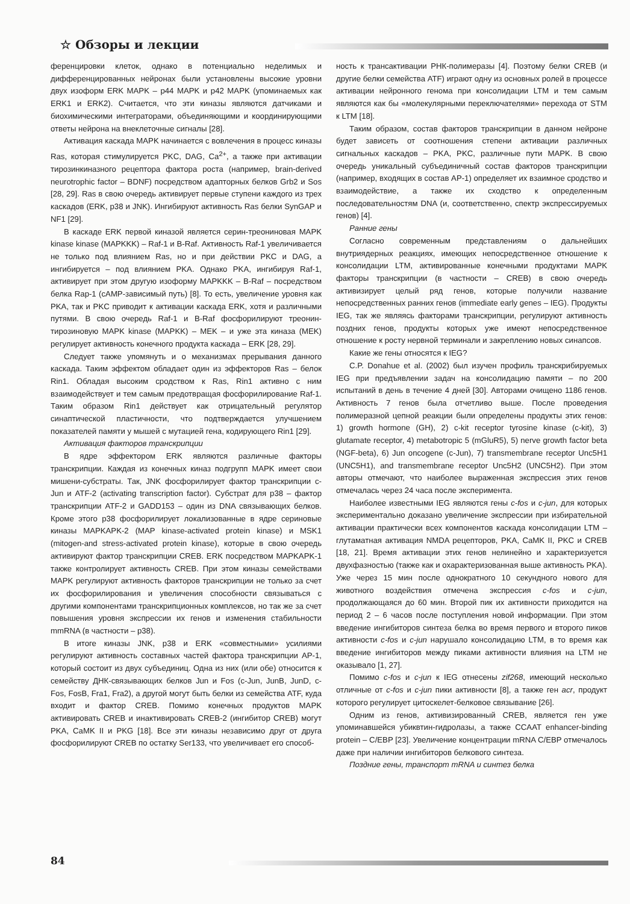☆ Обзоры и лекции
ференцировки клеток, однако в потенциально неделимых и дифференцированных нейронах были установлены высокие уровни двух изоформ ERK MAPK – p44 MAPK и p42 MAPK (упоминаемых как ERK1 и ERK2). Считается, что эти киназы являются датчиками и биохимическими интеграторами, объединяющими и координирующими ответы нейрона на внеклеточные сигналы [28].
Активация каскада MAPK начинается с вовлечения в процесс киназы Ras, которая стимулируется PKC, DAG, Ca<sup>2+</sup>, а также при активации тирозинкиназного рецептора фактора роста (например, brain-derived neurotrophic factor – BDNF) посредством адапторных белков Grb2 и Sos [28, 29]. Ras в свою очередь активирует первые ступени каждого из трех каскадов (ERK, p38 и JNK). Ингибируют активность Ras белки SynGAP и NF1 [29].
В каскаде ERK первой киназой является серин-треониновая MAPK kinase kinase (MAPKKK) – Raf-1 и B-Raf. Активность Raf-1 увеличивается не только под влиянием Ras, но и при действии PKC и DAG, а ингибируется – под влиянием PKA. Однако PKA, ингибируя Raf-1, активирует при этом другую изоформу MAPKKK – B-Raf – посредством белка Rap-1 (cAMP-зависимый путь) [8]. То есть, увеличение уровня как PKA, так и PKC приводит к активации каскада ERK, хотя и различными путями. В свою очередь Raf-1 и B-Raf фосфорилируют треонин-тирозиновую MAPK kinase (MAPKK) – MEK – и уже эта киназа (MEK) регулирует активность конечного продукта каскада – ERK [28, 29].
Следует также упомянуть и о механизмах прерывания данного каскада. Таким эффектом обладает один из эффекторов Ras – белок Rin1. Обладая высоким сродством к Ras, Rin1 активно с ним взаимодействует и тем самым предотвращая фосфорилирование Raf-1. Таким образом Rin1 действует как отрицательный регулятор синаптической пластичности, что подтверждается улучшением показателей памяти у мышей с мутацией гена, кодирующего Rin1 [29].
Активация факторов транскрипции
В ядре эффектором ERK являются различные факторы транскрипции. Каждая из конечных киназ подгрупп MAPK имеет свои мишени-субстраты. Так, JNK фосфорилирует фактор транскрипции c-Jun и ATF-2 (activating transcription factor). Субстрат для p38 – фактор транскрипции ATF-2 и GADD153 – один из DNA связывающих белков. Кроме этого p38 фосфорилирует локализованные в ядре сериновые киназы MAPKAPK-2 (MAP kinase-activated protein kinase) и MSK1 (mitogen-and stress-activated protein kinase), которые в свою очередь активируют фактор транскрипции CREB. ERK посредством MAPKAPK-1 также контролирует активность CREB. При этом киназы семействами MAPK регулируют активность факторов транскрипции не только за счет их фосфорилирования и увеличения способности связываться с другими компонентами транскрипционных комплексов, но так же за счет повышения уровня экспрессии их генов и изменения стабильности mmRNA (в частности – p38).
В итоге киназы JNK, p38 и ERK «совместными» усилиями регулируют активность составных частей фактора транскрипции AP-1, который состоит из двух субъединиц. Одна из них (или обе) относится к семейству ДНК-связывающих белков Jun и Fos (c-Jun, JunB, JunD, c-Fos, FosB, Fra1, Fra2), а другой могут быть белки из семейства ATF, куда входит и фактор CREB. Помимо конечных продуктов MAPK активировать CREB и инактивировать CREB-2 (ингибитор CREB) могут PKA, CaMK II и PKG [18]. Все эти киназы независимо друг от друга фосфорилируют CREB по остатку Ser133, что увеличивает его способ-
ность к трансактивации РНК-полимеразы [4]. Поэтому белки CREB (и другие белки семейства ATF) играют одну из основных ролей в процессе активации нейронного генома при консолидации LTM и тем самым являются как бы «молекулярными переключателями» перехода от STM к LTM [18].
Таким образом, состав факторов транскрипции в данном нейроне будет зависеть от соотношения степени активации различных сигнальных каскадов – PKA, PKC, различные пути MAPK. В свою очередь уникальный субъединичный состав факторов транскрипции (например, входящих в состав AP-1) определяет их взаимное сродство и взаимодействие, а также их сходство к определенным последовательностям DNA (и, соответственно, спектр экспрессируемых генов) [4].
Ранние гены
Согласно современным представлениям о дальнейших внутриядерных реакциях, имеющих непосредственное отношение к консолидации LTM, активированные конечными продуктами MAPK факторы транскрипции (в частности – CREB) в свою очередь активизирует целый ряд генов, которые получили название непосредственных ранних генов (immediate early genes – IEG). Продукты IEG, так же являясь факторами транскрипции, регулируют активность поздних генов, продукты которых уже имеют непосредственное отношение к росту нервной терминали и закреплению новых синапсов.
Какие же гены относятся к IEG?
C.P. Donahue et al. (2002) был изучен профиль транскрибируемых IEG при предъявлении задач на консолидацию памяти – по 200 испытаний в день в течение 4 дней [30]. Авторами очищено 1186 генов. Активность 7 генов была отчетливо выше. После проведения полимеразной цепной реакции были определены продукты этих генов: 1) growth hormone (GH), 2) c-kit receptor tyrosine kinase (c-kit), 3) glutamate receptor, 4) metabotropic 5 (mGluR5), 5) nerve growth factor beta (NGF-beta), 6) Jun oncogene (c-Jun), 7) transmembrane receptor Unc5H1 (UNC5H1), and transmembrane receptor Unc5H2 (UNC5H2). При этом авторы отмечают, что наиболее выраженная экспрессия этих генов отмечалась через 24 часа после эксперимента.
Наиболее известными IEG являются гены c-fos и c-jun, для которых экспериментально доказано увеличение экспрессии при избирательной активации практически всех компонентов каскада консолидации LTM – глутаматная активация NMDA рецепторов, PKA, CaMK II, PKC и CREB [18, 21]. Время активации этих генов нелинейно и характеризуется двухфазностью (также как и охарактеризованная выше активность PKA). Уже через 15 мин после однократного 10 секундного нового для животного воздействия отмечена экспрессия c-fos и c-jun, продолжающаяся до 60 мин. Второй пик их активности приходится на период 2 – 6 часов после поступления новой информации. При этом введение ингибиторов синтеза белка во время первого и второго пиков активности c-fos и c-jun нарушало консолидацию LTM, в то время как введение ингибиторов между пиками активности влияния на LTM не оказывало [1, 27].
Помимо c-fos и c-jun к IEG отнесены zif268, имеющий несколько отличные от c-fos и c-jun пики активности [8], а также ген acr, продукт которого регулирует цитоскелет-белковое связывание [26].
Одним из генов, активизированный CREB, является ген уже упоминавшейся убиквтин-гидролазы, а также CCAAT enhancer-binding protein – C/EBP [23]. Увеличение концентрации mRNA C/EBP отмечалось даже при наличии ингибиторов белкового синтеза.
Поздние гены, транспорт mRNA и синтез белка
84